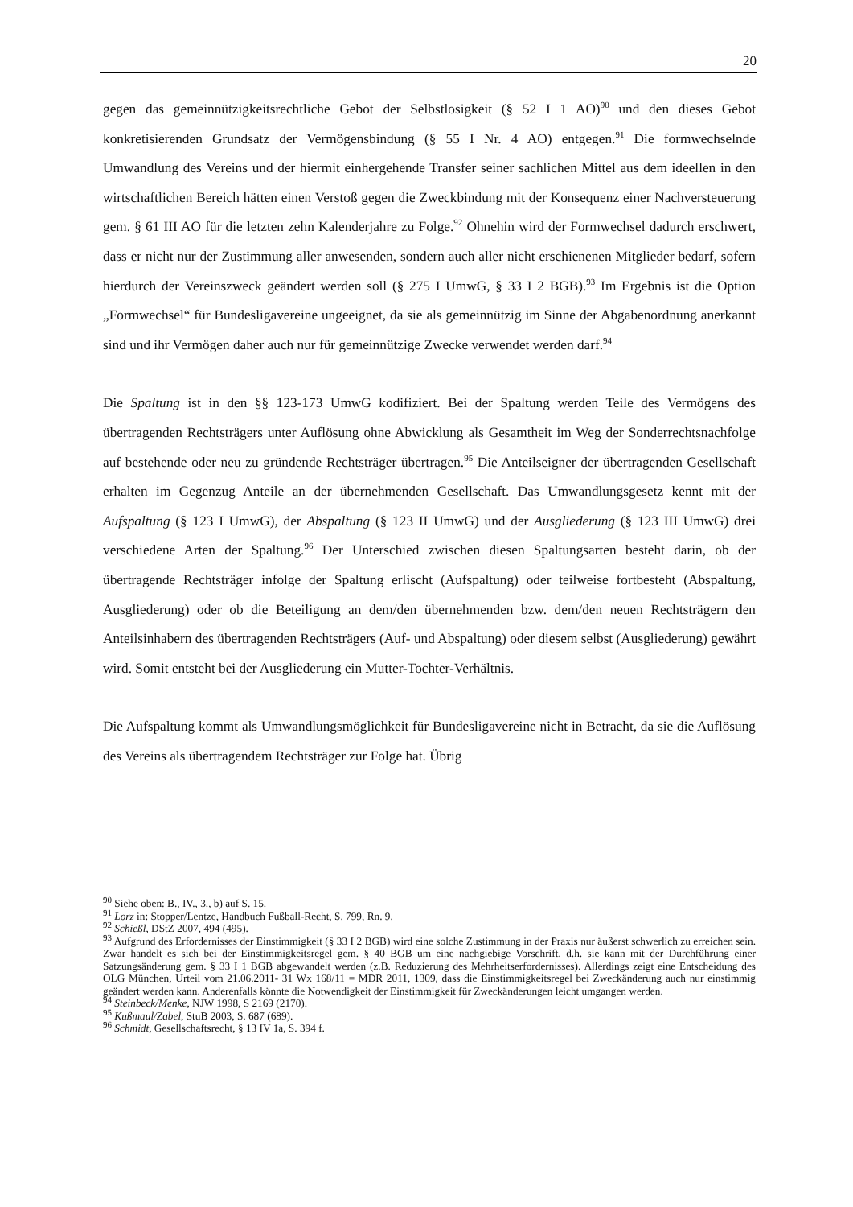20
gegen das gemeinnützigkeitsrechtliche Gebot der Selbstlosigkeit (§ 52 I 1 AO)<sup>90</sup> und den dieses Gebot konkretisierenden Grundsatz der Vermögensbindung (§ 55 I Nr. 4 AO) entgegen.<sup>91</sup> Die formwechselnde Umwandlung des Vereins und der hiermit einhergehende Transfer seiner sachlichen Mittel aus dem ideellen in den wirtschaftlichen Bereich hätten einen Verstoß gegen die Zweckbindung mit der Konsequenz einer Nachversteuerung gem. § 61 III AO für die letzten zehn Kalenderjahre zu Folge.<sup>92</sup> Ohnehin wird der Formwechsel dadurch erschwert, dass er nicht nur der Zustimmung aller anwesenden, sondern auch aller nicht erschienenen Mitglieder bedarf, sofern hierdurch der Vereinszweck geändert werden soll (§ 275 I UmwG, § 33 I 2 BGB).<sup>93</sup> Im Ergebnis ist die Option „Formwechsel“ für Bundesligavereine ungeeignet, da sie als gemeinnützig im Sinne der Abgabenordnung anerkannt sind und ihr Vermögen daher auch nur für gemeinnützige Zwecke verwendet werden darf.<sup>94</sup>
Die Spaltung ist in den §§ 123-173 UmwG kodifiziert. Bei der Spaltung werden Teile des Vermögens des übertragenden Rechtsträgers unter Auflösung ohne Abwicklung als Gesamtheit im Weg der Sonderrechtsnachfolge auf bestehende oder neu zu gründende Rechtsträger übertragen.<sup>95</sup> Die Anteilseigner der übertragenden Gesellschaft erhalten im Gegenzug Anteile an der übernehmenden Gesellschaft. Das Umwandlungsgesetz kennt mit der Aufspaltung (§ 123 I UmwG), der Abspaltung (§ 123 II UmwG) und der Ausgliederung (§ 123 III UmwG) drei verschiedene Arten der Spaltung.<sup>96</sup> Der Unterschied zwischen diesen Spaltungsarten besteht darin, ob der übertragende Rechtsträger infolge der Spaltung erlischt (Aufspaltung) oder teilweise fortbesteht (Abspaltung, Ausgliederung) oder ob die Beteiligung an dem/den übernehmenden bzw. dem/den neuen Rechtsträgern den Anteilsinhabern des übertragenden Rechtsträgers (Auf- und Abspaltung) oder diesem selbst (Ausgliederung) gewährt wird. Somit entsteht bei der Ausgliederung ein Mutter-Tochter-Verhältnis.
Die Aufspaltung kommt als Umwandlungsmöglichkeit für Bundesligavereine nicht in Betracht, da sie die Auflösung des Vereins als übertragendem Rechtsträger zur Folge hat. Übrig
<sup>90</sup> Siehe oben: B., IV., 3., b) auf S. 15.
<sup>91</sup> Lorz in: Stopper/Lentze, Handbuch Fußball-Recht, S. 799, Rn. 9.
<sup>92</sup> Schießl, DStZ 2007, 494 (495).
<sup>93</sup> Aufgrund des Erfordernisses der Einstimmigkeit (§ 33 I 2 BGB) wird eine solche Zustimmung in der Praxis nur äußerst schwerlich zu erreichen sein. Zwar handelt es sich bei der Einstimmigkeitsregel gem. § 40 BGB um eine nachgiebige Vorschrift, d.h. sie kann mit der Durchführung einer Satzungsänderung gem. § 33 I 1 BGB abgewandelt werden (z.B. Reduzierung des Mehrheitserfordernisses). Allerdings zeigt eine Entscheidung des OLG München, Urteil vom 21.06.2011- 31 Wx 168/11 = MDR 2011, 1309, dass die Einstimmigkeitsregel bei Zweckänderung auch nur einstimmig geändert werden kann. Anderenfalls könnte die Notwendigkeit der Einstimmigkeit für Zweckänderungen leicht umgangen werden.
<sup>94</sup> Steinbeck/Menke, NJW 1998, S 2169 (2170).
<sup>95</sup> Kußmaul/Zabel, StuB 2003, S. 687 (689).
<sup>96</sup> Schmidt, Gesellschaftsrecht, § 13 IV 1a, S. 394 f.